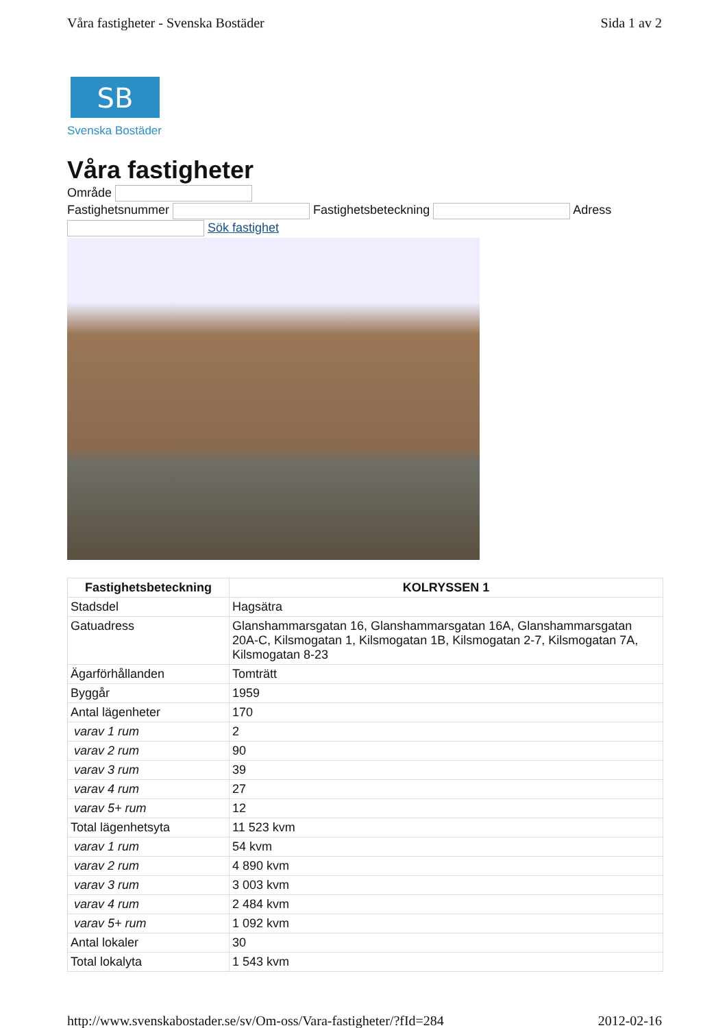Våra fastigheter - Svenska Bostäder Sida 1 av 2
SB
Svenska Bostäder
Våra fastigheter
Område
Fastighetsnummer Fastighetsbeteckning Adress
Sök fastighet
| Fastighetsbeteckning | KOLRYSSEN 1 |
| --- | --- |
| Stadsdel | Hagsätra |
| Gatuadress | Glanshammarsgatan 16, Glanshammarsgatan 16A, Glanshammarsgatan 20A-C, Kilsmogatan 1, Kilsmogatan 1B, Kilsmogatan 2-7, Kilsmogatan 7A, Kilsmogatan 8-23 |
| Ägarförhållanden | Tomträtt |
| Byggår | 1959 |
| Antal lägenheter | 170 |
| varav 1 rum | 2 |
| varav 2 rum | 90 |
| varav 3 rum | 39 |
| varav 4 rum | 27 |
| varav 5+ rum | 12 |
| Total lägenhetsyta | 11 523 kvm |
| varav 1 rum | 54 kvm |
| varav 2 rum | 4 890 kvm |
| varav 3 rum | 3 003 kvm |
| varav 4 rum | 2 484 kvm |
| varav 5+ rum | 1 092 kvm |
| Antal lokaler | 30 |
| Total lokalyta | 1 543 kvm |
http://www.svenskabostader.se/sv/Om-oss/Vara-fastigheter/?fId=284 2012-02-16